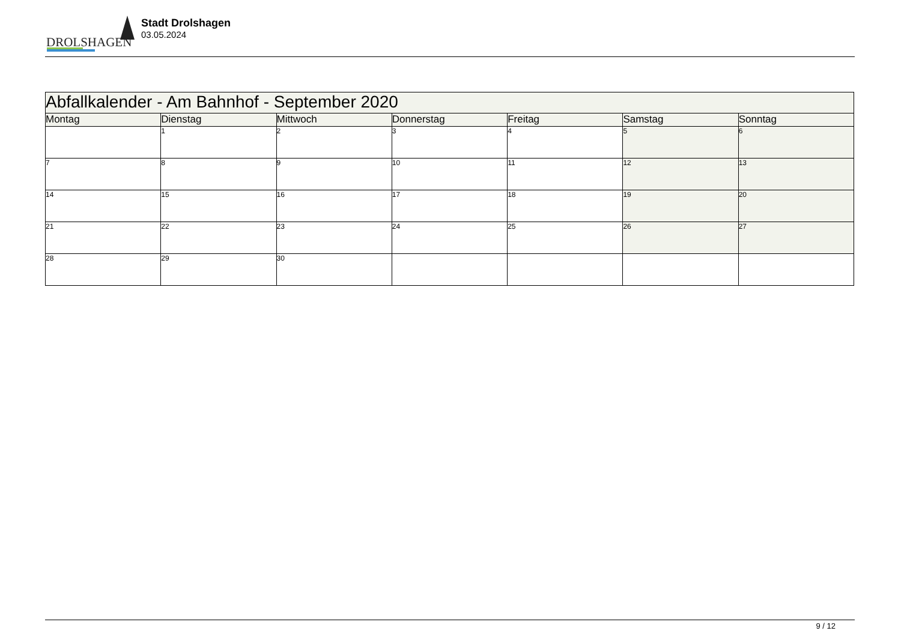DROLSHAGEN
Stadt Drolshagen
03.05.2024
| Abfallkalender - Am Bahnhof - September 2020 | | | | | | |
| Montag | Dienstag | Mittwoch | Donnerstag | Freitag | Samstag | Sonntag |
| | 1 | 2 | 3 | 4 | 5 | 6 |
| 7 | 8 | 9 | 10 | 11 | 12 | 13 |
| 14 | 15 | 16 | 17 | 18 | 19 | 20 |
| 21 | 22 | 23 | 24 | 25 | 26 | 27 |
| 28 | 29 | 30 | | | | |
9 / 12